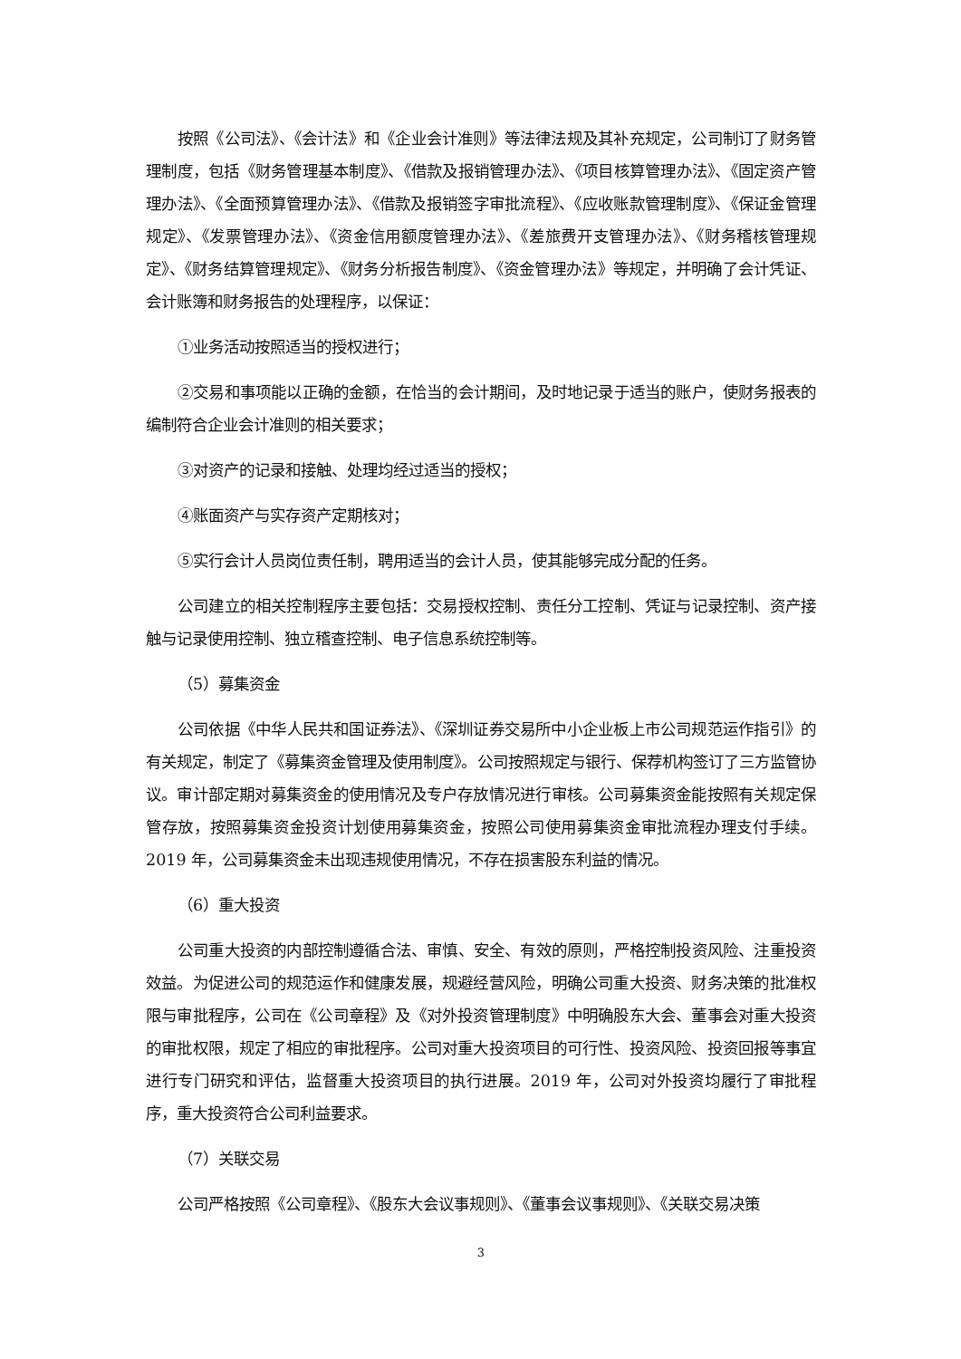按照《公司法》、《会计法》和《企业会计准则》等法律法规及其补充规定，公司制订了财务管理制度，包括《财务管理基本制度》、《借款及报销管理办法》、《项目核算管理办法》、《固定资产管理办法》、《全面预算管理办法》、《借款及报销签字审批流程》、《应收账款管理制度》、《保证金管理规定》、《发票管理办法》、《资金信用额度管理办法》、《差旅费开支管理办法》、《财务稽核管理规定》、《财务结算管理规定》、《财务分析报告制度》、《资金管理办法》等规定，并明确了会计凭证、会计账簿和财务报告的处理程序，以保证：
①业务活动按照适当的授权进行；
②交易和事项能以正确的金额，在恰当的会计期间，及时地记录于适当的账户，使财务报表的编制符合企业会计准则的相关要求；
③对资产的记录和接触、处理均经过适当的授权；
④账面资产与实存资产定期核对；
⑤实行会计人员岗位责任制，聘用适当的会计人员，使其能够完成分配的任务。
公司建立的相关控制程序主要包括：交易授权控制、责任分工控制、凭证与记录控制、资产接触与记录使用控制、独立稽查控制、电子信息系统控制等。
（5）募集资金
公司依据《中华人民共和国证券法》、《深圳证券交易所中小企业板上市公司规范运作指引》的有关规定，制定了《募集资金管理及使用制度》。公司按照规定与银行、保荐机构签订了三方监管协议。审计部定期对募集资金的使用情况及专户存放情况进行审核。公司募集资金能按照有关规定保管存放，按照募集资金投资计划使用募集资金，按照公司使用募集资金审批流程办理支付手续。2019 年，公司募集资金未出现违规使用情况，不存在损害股东利益的情况。
（6）重大投资
公司重大投资的内部控制遵循合法、审慎、安全、有效的原则，严格控制投资风险、注重投资效益。为促进公司的规范运作和健康发展，规避经营风险，明确公司重大投资、财务决策的批准权限与审批程序，公司在《公司章程》及《对外投资管理制度》中明确股东大会、董事会对重大投资的审批权限，规定了相应的审批程序。公司对重大投资项目的可行性、投资风险、投资回报等事宜进行专门研究和评估，监督重大投资项目的执行进展。2019 年，公司对外投资均履行了审批程序，重大投资符合公司利益要求。
（7）关联交易
公司严格按照《公司章程》、《股东大会议事规则》、《董事会议事规则》、《关联交易决策
3